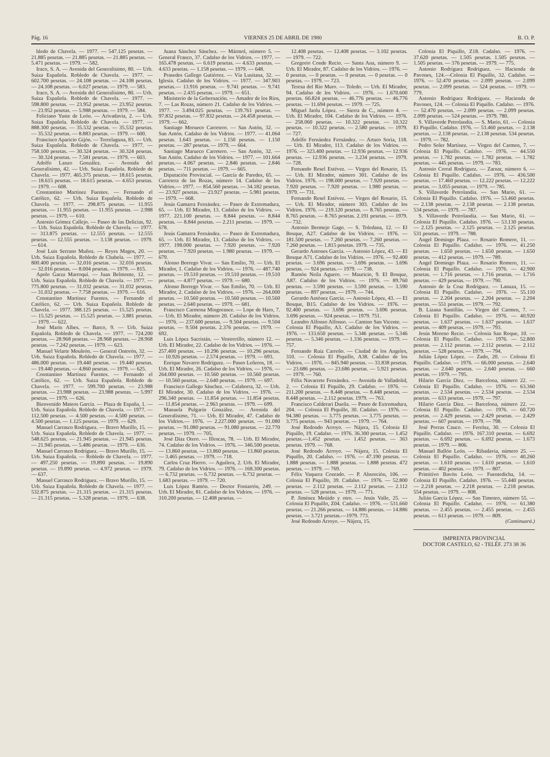Pág. 16 VIERNES 25 DE ABRIL DE 1980 B. O. P.
bledo de Chavela. — 1977. — 547.125 pesetas. — 21.885 pesetas. — 21.885 pesetas. — 21.885 pesetas. — 5.471 pesetas. — 1979. — 582.
Iraco, S. A. — Avenida del Generalísimo, 80. — Urb. Suiza Española. Robledo de Chavela. — 1977. — 602.700 pesetas. — 24.108 pesetas. — 24.108 pesetas. — 24.108 pesetas. — 6.027 pesetas. — 1979. — 583.
Iraco, S. A. — Avenida del Generalísimo, 80. — Urb. Suiza Española. Robledo de Chavela. — 1977. — 598.800 pesetas. — 23.952 pesetas. — 23.952 pesetas. — 23.952 pesetas. — 5.988 pesetas. — 1979. — 584.
Feliciano Yuste de León. — Arivadavia, 2. — Urb. Suiza Española. Robledo de Chavela. — 1977. — 888.300 pesetas. — 35.532 pesetas. — 35.532 pesetas. — 35.532 pesetas. — 8.883 pesetas. — 1979. — 600.
Francisco Aparicio Gijón. — Torrelaguna, 83. — Urb. Suiza Española. Robledo de Chavela. — 1977. — 758.100 pesetas. — 30.324 pesetas. — 30.324 pesetas. — 30.324 pesetas. — 7.581 pesetas. — 1979. — 603.
Adolfo Lanzo González. — Avenida del Generalísimo, 42. — Urb. Suiza Española. Robledo de Chavela. — 1977. 465.375 pesetas. — 18.615 pesetas. — 18.615 pesetas. — 18.615 pesetas. — 4.653 pesetas. — 1979. — 608.
Constantino Martínez Fuentes. — Fernando el Católico, 62. — Urb. Suiza Española. Robledo de Chavela. — 1977. — 298.875 pesetas. — 11.955 pesetas. — 11.955 pesetas. — 11.955 pesetas. — 2.988 pesetas. — 1979. — 610.
Antonio Gómez Callejo. — Paseo de las Delicias, 92. — Urb. Suiza Española. Robledo de Chavela. — 1977. — 313.875 pesetas. — 12.555 pesetas. — 12.555 pesetas. — 12.555 pesetas. — 3.138 pesetas. — 1979. — 614.
José Luis Serrano Muñoz. — Reyes Magos, 20. — Urb. Suiza Española. Robledo de Chabela. — 1977. — 800.400 pesetas. — 32.016 pesetas. — 32.016 pesetas. — 32.016 pesetas. — 8.004 pesetas. — 1979. — 815.
Apolo Garza Marroquí. — Juan Belmonte, 12. — Urb. Suiza Española. Robledo de Chavela. — 1977. — 775.800 pesetas. — 31.032 pesetas. — 31.032 pesetas. — 31.032 pesetas. — 7.758 pesetas. — 1979. — 616.
Constantino Martínez Fuentes. — Fernando el Católico, 62. — Urb. Suiza Española. Robledo de Chavela. — 1977. 388.125 pesetas. — 15.525 pesetas. — 15.525 pesetas. — 15.525 pesetas. — 3.881 pesetas. — 1979. — 622.
José Marín Albes. — Barco, 9. — Urb. Suiza Española. Robledo de Chavela. — 1977. — 724.200 pesetas. — 28.968 pesetas. — 28.968 pesetas. — 28.968 pesetas. — 7.242 pesetas. — 1979. — 623.
Manuel Velarte Mouleón. — General Ontorón, 32. — Urb. Suiza Española. Robledo de Chavela. — 1977. — 486.000 pesetas. — 19.440 pesetas. — 19.440 pesetas. — 19.440 pesetas. — 4.860 pesetas. — 1979. — 625.
Constantino Martínez Fuentes. — Fernando el Católico, 62. — Urb. Suiza Española. Robledo de Chavela. — 1977. — 599.700 pesetas. — 23.988 pesetas. — 23.988 pesetas. — 23.988 pesetas. — 5.997 pesetas. — 1979. — 626.
Bienvenido Mateos García. — Plaza de España, 1. — Urb. Suiza Española. Robledo de Chavela. — 1977. — 112.500 pesetas. — 4.500 pesetas. — 4.500 pesetas. — 4.500 pesetas. — 1.125 pesetas. — 1979. — 629.
Manuel Carrasco Rodríguez. — Bravo Murillo, 15. — Urb. Suiza Española. Robledo de Chavela. — 1977. — 548.625 pesetas. — 21.945 pesetas. — 21.945 pesetas. — 21.945 pesetas. — 5.486 pesetas. — 1979. — 636.
Manuel Carrasco Rodríguez. — Bravo Murillo, 15. — Urb. Suiza Española. — Robledo de Chavela. — 1977. — 497.250 pesetas. — 19.890 pesetas. — 19.890 pesetas. — 19.890 pesetas. — 4.972 pesetas. — 1979. — 637.
Manuel Carrasco Rodríguez. — Bravo Murillo, 15. — Urb. Suiza Española. Robledo de Chavela. — 1977. — 532.875 pesetas. — 21.315 pesetas. — 21.315 pesetas. — 21.315 pesetas. — 5.328 pesetas. — 1979. — 638.
Juana Sánchez Sánchez. — Mármol, número 5. — General Franco, 37. Cadalso de los Vidrios. — 1977. — 165.478 pesetas. — 6.619 pesetas. — 4.633 pesetas. — 4.633 pesetas. — 1.158 pesetas. — 1979. — 648.
Prasedes Gallego Gutiérrez. — Vía Lusitana, 32. — Iglesia. Cadalso de los Vidrios. — 1977. — 347.903 pesetas.— 13.916 pesetas. — 9.741 pesetas. — 9.741 pesetas. — 2.435 pesetas. — 1979. — 651.
Ministerio de la Gobernación. — Amador de los Ríos, 7. — Las Rozas, número 21. Cadalso de los Vidrios. — 1977. — 3.494.025 pesetas. — 139.761 pesetas. — 97.832 pesetas. — 97.832 pesetas. — 24.458 pesetas. — 1979. — 662.
Santiago Morueco Carretero. — San Antón, 32. — San Antón. Cadalso de los Vidrios. — 1977. — 41.064 pesetas. 1.643 pesetas. — 1.150 pesetas. — 1.150 pesetas. — 287 pesetas. — 1979. — 664.
Santiago Marueco Carretero. — San Antón, 32. — San Antón. Cadalso de los Vidrios. — 1977. — 101.664 pesetas.— 4.067 pesetas. — 2.846 pesetas. — 2.846 pesetas. — 711 pesetas. — 1979. — 665.
Diputación Provincial. — García de Paredes, 65. — Carretera de las Rozas, número 14. Cadalso de los Vidrios.— 1977. — 854.560 pesetas. — 34.182 pesetas. — 23.927 pesetas. — 23.927 pesetas. — 5.981 pesetas. — 1979. — 668.
Jesús Gamarra Fernández. — Paseo de Extremadura, 65. — Urb. El Mirador, 13. Cadalso de los Vidrios. — 1977. 221.100 pesetas. — 8.844 pesetas. — 8.844 pesetas. — 8.844 pesetas. — 2.211 pesetas. — 1979. — 678.
Jesús Gamarra Fernández. — Paseo de Extremadura, 65. — Urb. El Mirador, 13. Cadalso de los Vidrios. — 1977. 198.000 pesetas. — 7.920 pesetas. — 7.920 pesetas. — 7.920 pesetas. — 1.980 pesetas. — 1979. — 679.
Alonso Borrego Vivar. — San Emilio, 70. — Urb. El Mirador, 1. Cadalso de los Vidrios. — 1976. — 487.740 pesetas. — 19.510 pesetas. — 19.510 pesetas. — 19.510 pesetas. — 4.877 pesetas. — 1979. — 680.
Alonso Borrego Vivar. — San Emilio, 70. — Urb. El Mirador, 2. Cadalso de los Vidrios. — 1976. — 264.000 pesetas. — 10.560 pesetas. — 10.560 pesetas. — 10.560 pesetas. — 2.640 pesetas. — 1979. — 681.
Francisco Carmona Mingorance. — Lope de Haro, 7. — Urb. El Mirador, número 20. Cadalso de los Vidrios. — 1976. — 237.600 pesetas. — 9.504 pesetas. — 9.504 pesetas. — 9.504 pesetas. 2.376 pesetas. — 1979. — 692.
Luis López Sacristán. — Ventorrillo, número 12. — Urb. El Mirador, 22. Cadalso de los Vidrios. — 1976. — 257.400 pesetas. — 10.296 pesetas. — 10.296 pesetas. — 10.926 pesetas. — 2.574 pesetas. — 1979. — 693.
Enrique Navarro Rodríguez. — Paseo Leñeros, 18. — Urb. El Mirador, 26. Cadalso de los Vidrios. — 1976. — 264.000 pesetas. — 10.560 pesetas. — 10.560 pesetas. — 10.560 pesetas. — 2.640 pesetas. — 1979. — 697.
Francisco Gallego Sánchez. — Calahorra, 32. — Urb. El Mirador, 30. Cadalso de los Vidrios. — 1976. — 296.340 pesetas. — 11.854 pesetas. — 11.854 pesetas. — 11.854 pesetas. — 2.963 pesetas. — 1979. — 699.
Manuela Pulgarín González. — Avenida del Generalísimo, 71. — Urb. El Mirador, 47. Cadalso de los Vidrios.— 1976. — 2.227.000 pesetas. — 91.080 pesetas. — 91.080 pesetas. — 91.080 pesetas. — 22.770 pesetas. — 1979. — 705.
José Díaz Otero. — Illescas, 78. — Urb. El Mirador, 74. Cadalso de los Vidrios. — 1976. — 346.500 pesetas.— 13.860 pesetas. — 13.860 pesetas. — 13.860 pesetas. — 3.465 pesetas. — 1979. — 718.
Carlos Cruz Hierro. — Aguilera, 2. Urb. El Mirador, 79. Cadalso de los Vidrios. — 1976. — 168.300 pesetas. — 6.732 pesetas. — 6.732 pesetas. — 6.732 pesetas. — 1.683 pesetas. — 1979. — 720.
Luis López Ramón. — Doctor Fontarrón, 249. — Urb. El Mirador, 81. Cadalso de los Vidrios. — 1976. — 310.200 pesetas. — 12.408 pesetas. —
12.408 pesetas. — 12.408 pesetas. — 3.102 pesetas. — 1979. — 722.
Gregorio Conde Recio. — Santa Ana, número 9. — Urb. El Mirador, 87. Cadalso de los Vidrios. — 1976. — 0 pesetas. — 0 pesetas. — 0 pesetas. — 0 pesetas. — 0 pesetas. — 1979. — 723.
Teresa del Río Muro. — Toledo. — Urb. El Mirador, 94. Cadalso de los Vidrios. — 1976. — 1.670.600 pesetas. 66.824 pesetas. — 46.776 pesetas. — 46.776 pesetas. — 11.694 pesetas. — 1979. — 725.
Miguel Jaolu López. — Sierra de C., número 4. — Urb. El Mirador, 104. Cadalso de los Vidrios. — 1976. — 258.060 pesetas. — 10.322 pesetas. — 10.322 pesetas. — 10.322 pesetas. — 2.580 pesetas. — 1979. — 727.
Adolfo Fernández Fernández. — Arturo Soria, 118. — Urb. El Mirador, 113. Cadalso de los Vidrios. — 1976. — 323.400 pesetas. — 12.936 pesetas. — 12.936 pesetas. — 12.936 pesetas. — 3.234 pesetas. — 1979. — 728.
Fernando Resel Estévez. — Virgen del Rosario, 15. — Urb. El Mirador, número 301. Cadalso de los Vidrios. 1976. — 198.000 pesetas. — 7.920 pesetas. — 7.920 pesetas. — 7.920 pesetas. — 1.980 pesetas. — 1979. — 731.
Fernando Resel Estévez. — Virgen del Rosario, 15. — Urb. El Mirador, número 303. Cadalso de los Vidrios. 1976. — 219.120 pesetas. — 8.765 pesetas. — 8.765 pesetas. — 8.765 pesetas. 2.191 pesetas. — 1979. — 732.
Antonio Bermejo Gago. — S. Toledana, 12. — El Bosque, A27. Cadalso de los Vidrios. — 1976. — 181.500 pesetas. — 7.260 pesetas. — 7.260 pesetas. — 7.260 pesetas. — 1.815 pesetas. 1979. — 735.
Gerardo Antones García. — Antonio López, 43. — El Bosque A71. Cadalso de los Vidrios. — 1976. — 92.400 pesetas. — 3.696 pesetas. — 3.696 pesetas. — 3.696 pesetas. — 924 pesetas.— 1979. — 738.
Ramón Neila Aguero. — Mauricio, 9. El Bosque, A87. Cadalso de los Vidrios. — 1976. — 89.760 pesetas. — 3.590 pesetas. — 3.590 pesetas. — 3.590 pesetas. — 897 pesetas. — 1979. — 744.
Gerardo Antónez García. — Antonio López, 43. — El Bosque, B15. Cadalso de los Vidrios. — 1976. — 92.400 pesetas. — 3.696 pesetas. — 3.696 pesetas. 3.696 pesetas. — 924 pesetas. — 1979. 751.
Leandro Alfonso Alfonso. — Camino San Vicente. — Colonia El Piquillo, A3. Cadalso de los Vidrios. — 1976. — 133.650 pesetas. — 5.346 pesetas. — 5.346 pesetas. — 5.346 pesetas. — 1.336 pesetas. — 1979. — 757.
Fernando Ruiz Carreño. — Ciudad de los Angeles, 310. — Colonia El Piquillo, A38. Cadalso de los Vidrios. — 1976. — 845.940 pesetas. — 33.838 pesetas. — 23.686 pesetas. — 23.686 pesetas. — 5.921 pesetas. — 1979. — 760.
Félix Navarrete Fernández. — Avenida de Valladolid, 2. — Colonia El Piquillo, 29. Cadalso. — 1976. — 211.200 pesetas. — 8.448 pesetas. — 8.448 pesetas. — 8.448 pesetas. — 2.112 pesetas. 1979. — 763.
Francisco Calderari Dueña. — Paseo de Extremadura, 204. — Colonia El Piquillo, 30. Cadalso. — 1976. — 94.380 pesetas. — 3.775 pesetas. — 3.775 pesetas. — 3.775 pesetas. — 943 pesetas. — 1979. — 764.
José Redondo Arroyo. — Nájera, 15. Colonia El Piquillo, 19. Cadalso. — 1976. 36.300 pesetas. — 1.452 pesetas.—1.452 pesetas. — 1.452 pesetas. — 363 pesetas. 1979. — 768.
José Redondo Arroyo. — Nájera, 15. Colonia El Piquillo, 20. Cadalso. — 1976. — 47.190 pesetas. — 1.888 pesetas. — 1.888 pesetas. — 1.888 pesetas. 472 pesetas. — 1979. — 769.
Félix Vaquera Conrado. — P. Absorción, 106. — Colonia El Piquillo, 39. Cadalso. — 1976. — 52.800 pesetas. — 2.112 pesetas. — 2.112 pesetas. — 2.112 pesetas. — 528 pesetas. — 1979. — 771.
P. Jiménez Meúido y otro. — Jesús Valle, 25. — Colonia El Piquillo, Z04. Cadalso. — 1976. — 531.660 pesetas. — 21.266 pesetas. — 14.886 pesetas. — 14.886 pesetas. — 3.721 pesetas.—1979. 773.
José Redondo Arroyo. — Nájera, 15.
Colonia El Piquillo, Z18. Cadalso. — 1976. — 37.620 pesetas. — 1.505 pesetas. 1.505 pesetas. — 1.505 pesetas. — 376 pesetas. — 1979. — 775.
Antonio Rodríguez Rodríguez. — Hacienda de Pavones, 124.—Colonia El Piquillo, 32. Cadalso. — 1976. — 52.470 pesetas. — 2.099 pesetas. — 2.099 pesetas. — 2.099 pesetas. — 524 pesetas. — 1979. — 779.
Antonio Rodríguez Rodríguez. — Hacienda de Pavones, 124. — Colonia El Piquillo. Cadalso. — 1976. — 52.470 pesetas. — 2.099 pesetas. — 2.099 pesetas. 2.099 pesetas. — 524 pesetas. — 1979. 780.
S. Villaverde Petrolandia. — S. Mario, 61. — Colonia El Piquillo. Cadalso. 1976. — 53.460 pesetas. — 2.138 pesetas. — 2.138 pesetas. — 2.138 pesetas. 534 pesetas. — 1979. — 782.
Pedro Soler Martínez. — Virgen del Carmen, 7. — Colonia El Piquillo. Cadalso. — 1976. — 44.550 pesetas. — 1.782 pesetas. — 1.782 pesetas. — 1.782 pesetas. — 445 pesetas. — 1979. — 783.
Antonio Corral Rodríguez. — Zarnar, número 6. — Colonia El Piquillo. Cadalso. — 1976. — 436.500 pesetas. — 17.460 pesetas. — 12.222 pesetas. — 12.222 pesetas. — 3.055 pesetas. — 1979. — 785.
S. Villaverde Petrolandia. — San Mario, 61. — Colonia El Piquillo. Cadalso. 1976. — 53.460 pesetas. — 2.138 pesetas. — 2.138 pesetas. — 2.138 pesetas. 534 pesetas. — 1979. — 787.
S. Villaverde Petrolandia. — San Mario, 61. — Colonia El Piquillo. Cadalso. 1976. — 53.130 pesetas. — 2.125 pesetas. — 2.125 pesetas. — 2.125 pesetas. 531 pesetas. — 1979. — 788.
Angel Domingo Plaza. — Rosario Romero, 11. — Colonia El Piquillo. Cadalso. — 1976. — 41.250 pesetas. — 1.650 pesetas. — 1.650 pesetas. — 1.650 pesetas. — 412 pesetas. — 1979. — 789.
Angel Domingo Plaza. — Rosario Romero, 11. — Colonia El Piquillo. Cadalso. — 1976. — 42.900 pesetas. — 1.716 pesetas. — 1.716 pesetas. — 1.716 pesetas. — 429 pesetas. — 1979. — 790.
Antonio de la Cruz Rodríguez. — Lanuza, 15. — Colonia El Piquillo. Cadalso. — 1976. — 55.110 pesetas. — 2.204 pesetas. — 2.204 pesetas. — 2.204 pesetas. — 551 pesetas. — 1979. — 792.
B. Lizana Santillán. — Virgen del Carmen, 7. — Colonia El Piquillo. Cadalso. — 1976. — 40.920 pesetas. — 1.637 pesetas. — 1.637 pesetas. — 1.637 pesetas. — 409 pesetas. — 1979. — 793.
Jesús Moreno Recio. — Colonia San Roque, 10. — Colonia El Piquillo. Cadalso. — 1976. — 52.800 pesetas. — 2.112 pesetas. — 2.112 pesetas. — 2.112 pesetas. — 528 pesetas. — 1979. — 794.
Julián López López. — Zado, 20. — Colonia El Piquillo. Cadalso. — 1976. — 66.000 pesetas. — 2.640 pesetas. — 2.640 pesetas. — 2.640 pesetas. — 660 pesetas. — 1979. — 795.
Hilario García Díez. — Barcelona, número 22. — Colonia El Piquillo. Cadalso. — 1976. — 63.360 pesetas. — 2.534 pesetas. — 2.534 pesetas. — 2.534 pesetas. — 633 pesetas. — 1979. — 797.
Hilario García Díez. — Barcelona, número 22. — Colonia El Piquillo. Cadalso. — 1976. — 60.720 pesetas. — 2.429 pesetas. — 2.429 pesetas. — 2.429 pesetas. — 607 pesetas. — 1979. — 798.
José Porras Cauco. — Fereluz, 30. — Colonia El Piquillo. Cadalso. — 1976. 167.310 pesetas. — 6.692 pesetas. — 6.692 pesetas. — 6.692 pesetas. — 1.673 pesetas. — 1979. — 806.
Manuel Ballón León. — Ribadavia, número 25. — Colonia El Piquillo. Cadalso. — 1976. — 40.260 pesetas. — 1.610 pesetas. — 1.610 pesetas. — 1.610 pesetas. — 402 pesetas. — 1979. — 807.
Primitivo Bavón León. — Fuentedicha, 14. — Colonia El Piquillo. Cadalso. 1976. — 55.440 pesetas. — 2.218 pesetas. — 2.218 pesetas. — 2.218 pesetas. 554 pesetas. — 1979. — 808.
Julián García López. — San Timoteo, número 55. — Colonia El Piquillo. Cadalso. — 1976. — 61.380 pesetas. — 2.455 pesetas. — 2.455 pesetas. — 2.455 pesetas. — 613 pesetas. — 1979. — 809.
(Continuará.)
IMPRENTA PROVINCIAL
DOCTOR CASTELO, 62 - TELÉF. 273 38 36